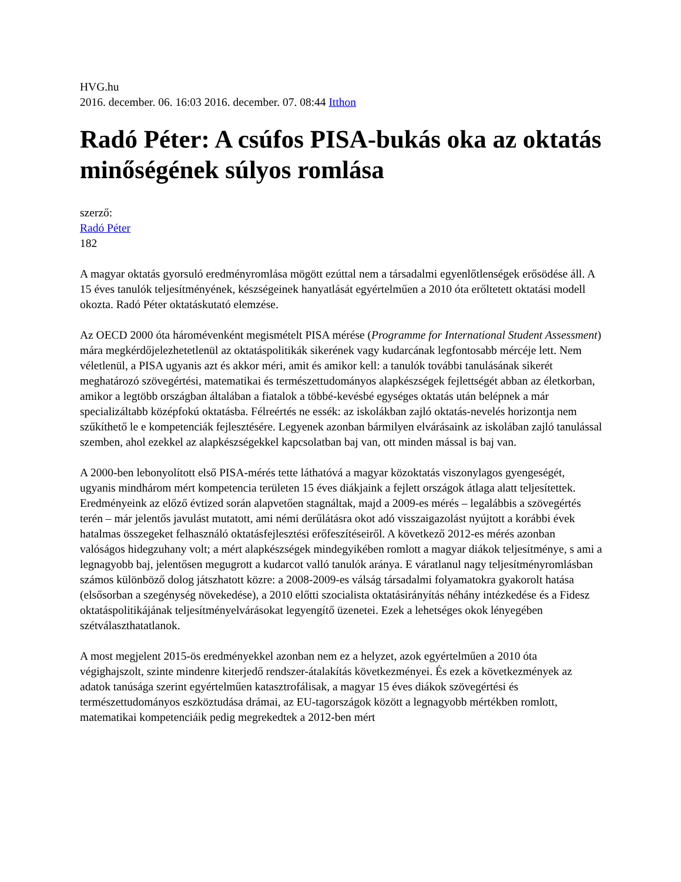HVG.hu
2016. december. 06. 16:03 2016. december. 07. 08:44 Itthon
Radó Péter: A csúfos PISA-bukás oka az oktatás minőségének súlyos romlása
szerző:
Radó Péter
182
A magyar oktatás gyorsuló eredményromlása mögött ezúttal nem a társadalmi egyenlőtlenségek erősödése áll. A 15 éves tanulók teljesítményének, készségeinek hanyatlását egyértelműen a 2010 óta erőltetett oktatási modell okozta. Radó Péter oktatáskutató elemzése.
Az OECD 2000 óta háromévenként megismételt PISA mérése (Programme for International Student Assessment) mára megkérdőjelezhetetlenül az oktatáspolitikák sikerének vagy kudarcának legfontosabb mércéje lett. Nem véletlenül, a PISA ugyanis azt és akkor méri, amit és amikor kell: a tanulók további tanulásának sikerét meghatározó szövegértési, matematikai és természettudományos alapkészségek fejlettségét abban az életkorban, amikor a legtöbb országban általában a fiatalok a többé-kevésbé egységes oktatás után belépnek a már specializáltabb középfokú oktatásba. Félreértés ne essék: az iskolákban zajló oktatás-nevelés horizontja nem szűkíthető le e kompetenciák fejlesztésére. Legyenek azonban bármilyen elvárásaink az iskolában zajló tanulással szemben, ahol ezekkel az alapkészségekkel kapcsolatban baj van, ott minden mással is baj van.
A 2000-ben lebonyolított első PISA-mérés tette láthatóvá a magyar közoktatás viszonylagos gyengeségét, ugyanis mindhárom mért kompetencia területen 15 éves diákjaink a fejlett országok átlaga alatt teljesítettek. Eredményeink az előző évtized során alapvetően stagnáltak, majd a 2009-es mérés – legalábbis a szövegértés terén – már jelentős javulást mutatott, ami némi derűlátásra okot adó visszaigazolást nyújtott a korábbi évek hatalmas összegeket felhasználó oktatásfejlesztési erőfeszítéseiről. A következő 2012-es mérés azonban valóságos hidegzuhany volt; a mért alapkészségek mindegyikében romlott a magyar diákok teljesítménye, s ami a legnagyobb baj, jelentősen megugrott a kudarcot valló tanulók aránya. E váratlanul nagy teljesítményromlásban számos különböző dolog játszhatott közre: a 2008-2009-es válság társadalmi folyamatokra gyakorolt hatása (elsősorban a szegénység növekedése), a 2010 előtti szocialista oktatásirányítás néhány intézkedése és a Fidesz oktatáspolitikájának teljesítményelvárásokat legyengítő üzenetei. Ezek a lehetséges okok lényegében szétválaszthatatlanok.
A most megjelent 2015-ös eredményekkel azonban nem ez a helyzet, azok egyértelműen a 2010 óta végighajszolt, szinte mindenre kiterjedő rendszer-átalakítás következményei. És ezek a következmények az adatok tanúsága szerint egyértelműen katasztrofálisak, a magyar 15 éves diákok szövegértési és természettudományos eszköztudása drámai, az EU-tagországok között a legnagyobb mértékben romlott, matematikai kompetenciáik pedig megrekedtek a 2012-ben mért